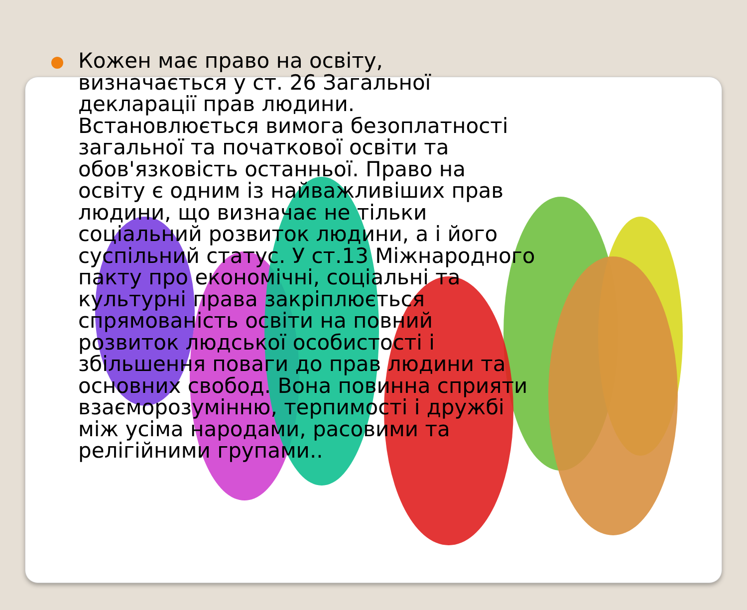Кожен має право на освіту, визначається у ст. 26 Загальної декларації прав людини. Встановлюється вимога безоплатності загальної та початкової освіти та обов'язковість останньої. Право на освіту є одним із найважливіших прав людини, що визначає не тільки соціальний розвиток людини, а і його суспільний статус. У ст.13 Міжнародного пакту про економічні, соціальні та культурні права закріплюється спрямованість освіти на повний розвиток людської особистості і збільшення поваги до прав людини та основних свобод. Вона повинна сприяти взаєморозумінню, терпимості і дружбі між усіма народами, расовими та релігійними групами..